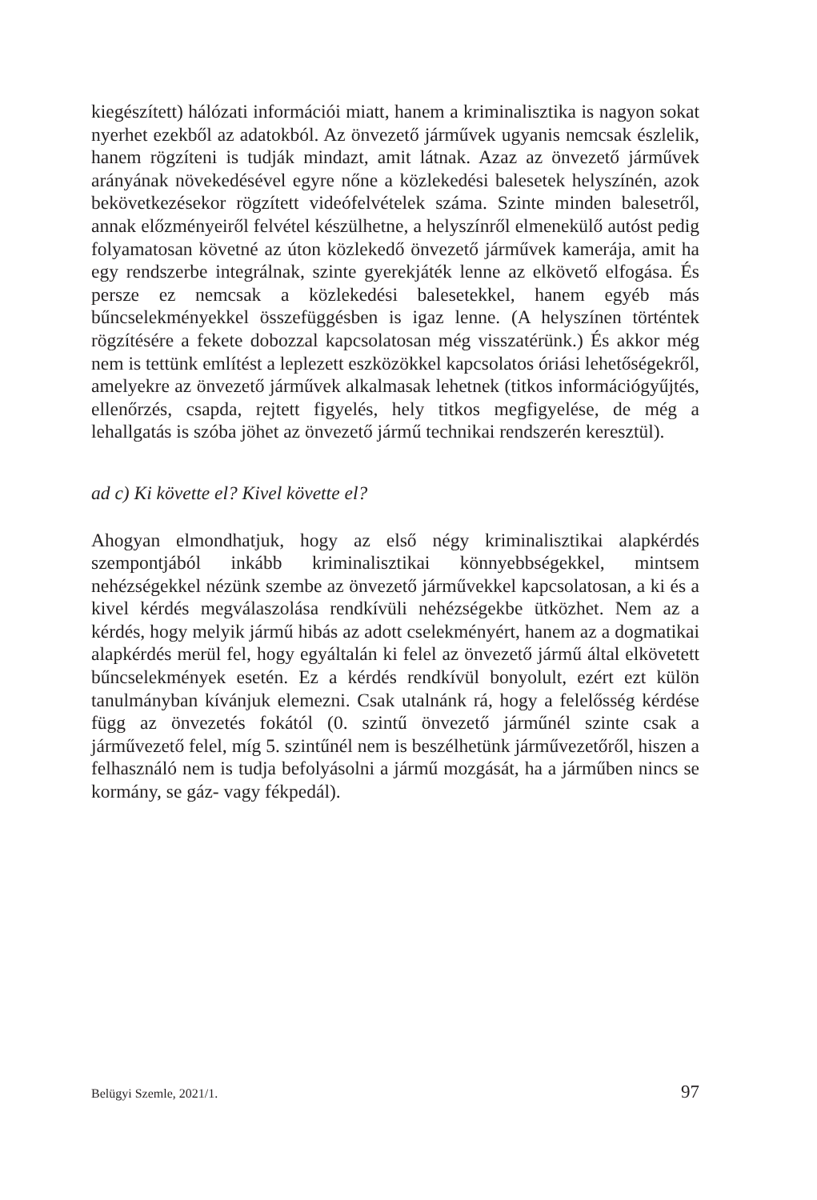kiegészített) hálózati információi miatt, hanem a kriminalisztika is nagyon sokat nyerhet ezekből az adatokból. Az önvezető járművek ugyanis nemcsak észlelik, hanem rögzíteni is tudják mindazt, amit látnak. Azaz az önvezető járművek arányának növekedésével egyre nőne a közlekedési balesetek helyszínén, azok bekövetkezésekor rögzített videófelvételek száma. Szinte minden balesetről, annak előzményeiről felvétel készülhetne, a helyszínről elmenekülő autóst pedig folyamatosan követné az úton közlekedő önvezető járművek kamerája, amit ha egy rendszerbe integrálnak, szinte gyerekjáték lenne az elkövető elfogása. És persze ez nemcsak a közlekedési balesetekkel, hanem egyéb más bűncselekményekkel összefüggésben is igaz lenne. (A helyszínen történtek rögzítésére a fekete dobozzal kapcsolatosan még visszatérünk.) És akkor még nem is tettünk említést a leplezett eszközökkel kapcsolatos óriási lehetőségekről, amelyekre az önvezető járművek alkalmasak lehetnek (titkos információgyűjtés, ellenőrzés, csapda, rejtett figyelés, hely titkos megfigyelése, de még a lehallgatás is szóba jöhet az önvezető jármű technikai rendszerén keresztül).
ad c) Ki követte el? Kivel követte el?
Ahogyan elmondhatjuk, hogy az első négy kriminalisztikai alapkérdés szempontjából inkább kriminalisztikai könnyebbségekkel, mintsem nehézségekkel nézünk szembe az önvezető járművekkel kapcsolatosan, a ki és a kivel kérdés megválaszolása rendkívüli nehézségekbe ütközhet. Nem az a kérdés, hogy melyik jármű hibás az adott cselekményért, hanem az a dogmatikai alapkérdés merül fel, hogy egyáltalán ki felel az önvezető jármű által elkövetett bűncselekmények esetén. Ez a kérdés rendkívül bonyolult, ezért ezt külön tanulmányban kívánjuk elemezni. Csak utalnánk rá, hogy a felelősség kérdése függ az önvezetés fokától (0. szintű önvezető járműnél szinte csak a járművezető felel, míg 5. szintűnél nem is beszélhetünk járművezetőről, hiszen a felhasználó nem is tudja befolyásolni a jármű mozgását, ha a járműben nincs se kormány, se gáz- vagy fékpedál).
Belügyi Szemle, 2021/1. 97